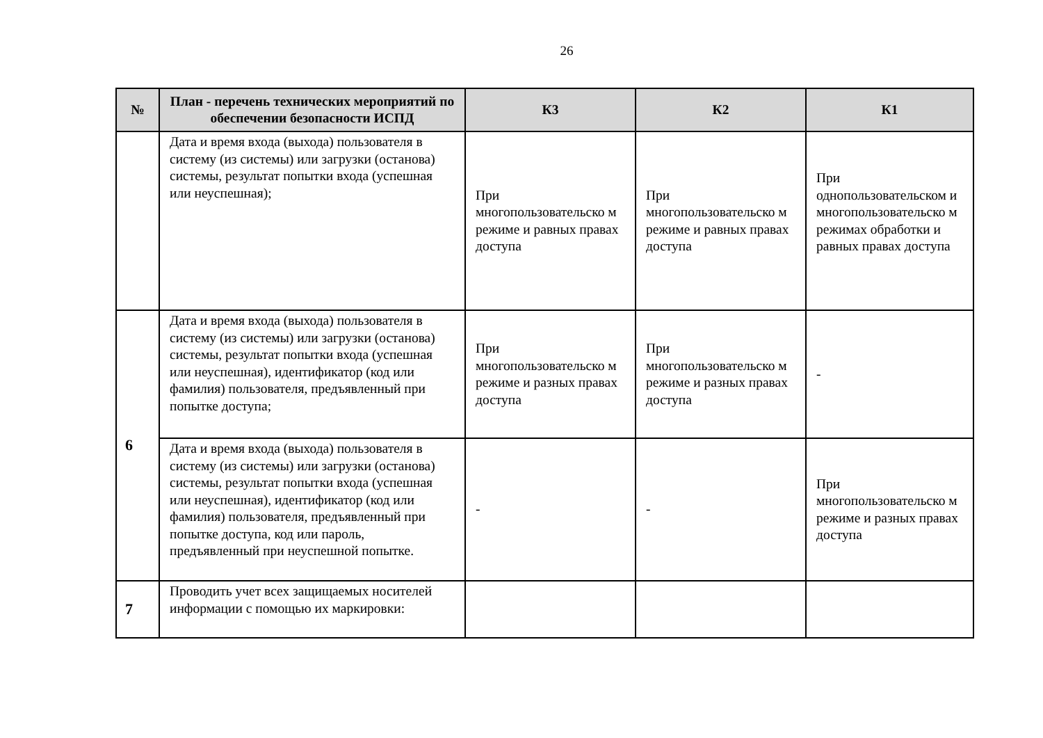26
| № | План - перечень технических мероприятий по обеспечении безопасности ИСПД | К3 | К2 | К1 |
| --- | --- | --- | --- | --- |
| | Дата и время входа (выхода) пользователя в систему (из системы) или загрузки (останова) системы, результат попытки входа (успешная или неуспешная); | При многопользовательско м режиме и равных правах доступа | При многопользовательско м режиме и равных правах доступа | При однопользовательском и многопользовательско м режимах обработки и равных правах доступа |
| 6 | Дата и время входа (выхода) пользователя в систему (из системы) или загрузки (останова) системы, результат попытки входа (успешная или неуспешная), идентификатор (код или фамилия) пользователя, предъявленный при попытке доступа; | При многопользовательско м режиме и разных правах доступа | При многопользовательско м режиме и разных правах доступа | - |
| | Дата и время входа (выхода) пользователя в систему (из системы) или загрузки (останова) системы, результат попытки входа (успешная или неуспешная), идентификатор (код или фамилия) пользователя, предъявленный при попытке доступа, код или пароль, предъявленный при неуспешной попытке. | - | - | При многопользовательско м режиме и разных правах доступа |
| 7 | Проводить учет всех защищаемых носителей информации с помощью их маркировки: | | | |